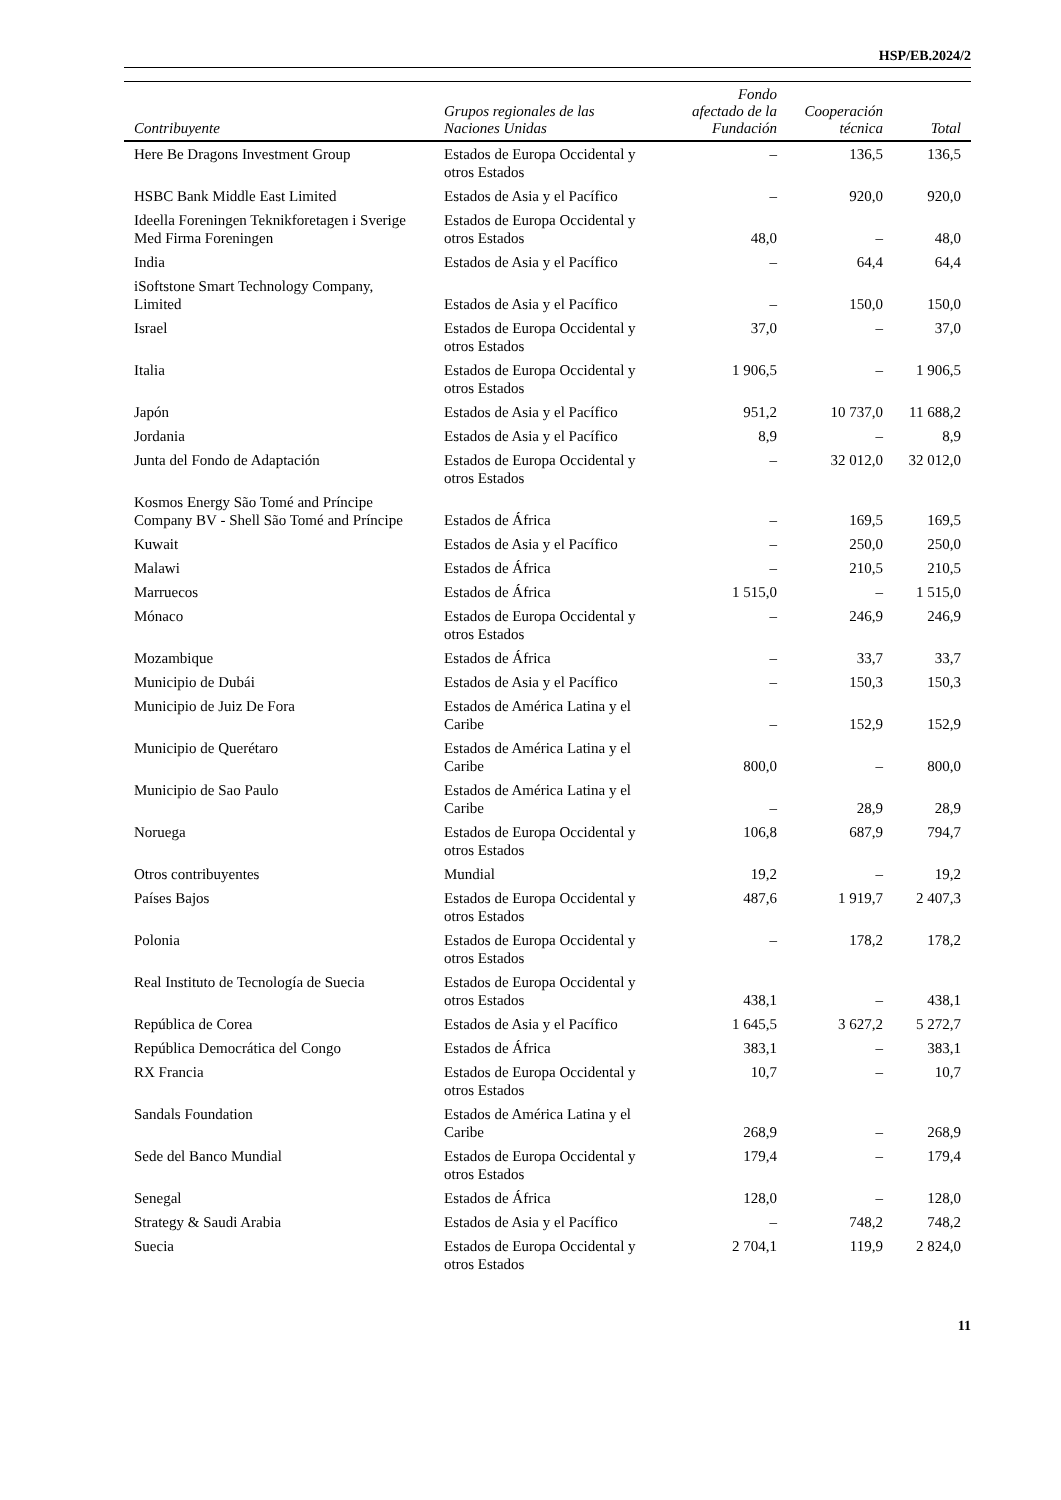HSP/EB.2024/2
| Contribuyente | Grupos regionales de las Naciones Unidas | Fondo afectado de la Fundación | Cooperación técnica | Total |
| --- | --- | --- | --- | --- |
| Here Be Dragons Investment Group | Estados de Europa Occidental y otros Estados | – | 136,5 | 136,5 |
| HSBC Bank Middle East Limited | Estados de Asia y el Pacífico | – | 920,0 | 920,0 |
| Ideella Foreningen Teknikforetagen i Sverige Med Firma Foreningen | Estados de Europa Occidental y otros Estados | 48,0 | – | 48,0 |
| India | Estados de Asia y el Pacífico | – | 64,4 | 64,4 |
| iSoftstone Smart Technology Company, Limited | Estados de Asia y el Pacífico | – | 150,0 | 150,0 |
| Israel | Estados de Europa Occidental y otros Estados | 37,0 | – | 37,0 |
| Italia | Estados de Europa Occidental y otros Estados | 1 906,5 | – | 1 906,5 |
| Japón | Estados de Asia y el Pacífico | 951,2 | 10 737,0 | 11 688,2 |
| Jordania | Estados de Asia y el Pacífico | 8,9 | – | 8,9 |
| Junta del Fondo de Adaptación | Estados de Europa Occidental y otros Estados | – | 32 012,0 | 32 012,0 |
| Kosmos Energy São Tomé and Príncipe Company BV - Shell São Tomé and Príncipe | Estados de África | – | 169,5 | 169,5 |
| Kuwait | Estados de Asia y el Pacífico | – | 250,0 | 250,0 |
| Malawi | Estados de África | – | 210,5 | 210,5 |
| Marruecos | Estados de África | 1 515,0 | – | 1 515,0 |
| Mónaco | Estados de Europa Occidental y otros Estados | – | 246,9 | 246,9 |
| Mozambique | Estados de África | – | 33,7 | 33,7 |
| Municipio de Dubái | Estados de Asia y el Pacífico | – | 150,3 | 150,3 |
| Municipio de Juiz De Fora | Estados de América Latina y el Caribe | – | 152,9 | 152,9 |
| Municipio de Querétaro | Estados de América Latina y el Caribe | 800,0 | – | 800,0 |
| Municipio de Sao Paulo | Estados de América Latina y el Caribe | – | 28,9 | 28,9 |
| Noruega | Estados de Europa Occidental y otros Estados | 106,8 | 687,9 | 794,7 |
| Otros contribuyentes | Mundial | 19,2 | – | 19,2 |
| Países Bajos | Estados de Europa Occidental y otros Estados | 487,6 | 1 919,7 | 2 407,3 |
| Polonia | Estados de Europa Occidental y otros Estados | – | 178,2 | 178,2 |
| Real Instituto de Tecnología de Suecia | Estados de Europa Occidental y otros Estados | 438,1 | – | 438,1 |
| República de Corea | Estados de Asia y el Pacífico | 1 645,5 | 3 627,2 | 5 272,7 |
| República Democrática del Congo | Estados de África | 383,1 | – | 383,1 |
| RX Francia | Estados de Europa Occidental y otros Estados | 10,7 | – | 10,7 |
| Sandals Foundation | Estados de América Latina y el Caribe | 268,9 | – | 268,9 |
| Sede del Banco Mundial | Estados de Europa Occidental y otros Estados | 179,4 | – | 179,4 |
| Senegal | Estados de África | 128,0 | – | 128,0 |
| Strategy & Saudi Arabia | Estados de Asia y el Pacífico | – | 748,2 | 748,2 |
| Suecia | Estados de Europa Occidental y otros Estados | 2 704,1 | 119,9 | 2 824,0 |
11